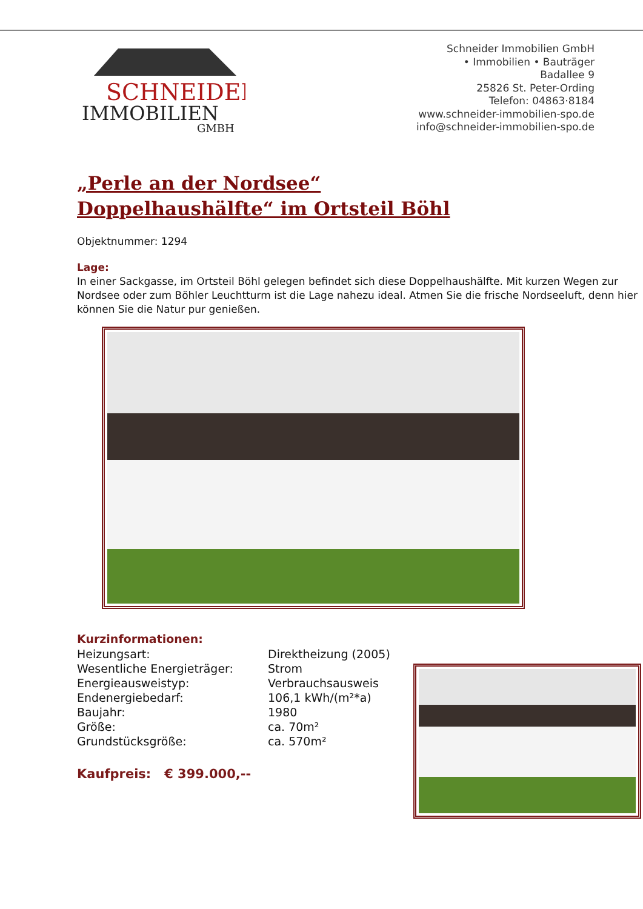SCHNEIDER
IMMOBILIEN
GMBH
Schneider Immobilien GmbH
• Immobilien • Bauträger
Badallee 9
25826 St. Peter-Ording
Telefon: 04863·8184
www.schneider-immobilien-spo.de
info@schneider-immobilien-spo.de
„Perle an der Nordsee“
Doppelhaushälfte“ im Ortsteil Böhl
Objektnummer: 1294
Lage:
In einer Sackgasse, im Ortsteil Böhl gelegen befindet sich diese Doppelhaushälfte. Mit kurzen Wegen zur Nordsee oder zum Böhler Leuchtturm ist die Lage nahezu ideal. Atmen Sie die frische Nordseeluft, denn hier können Sie die Natur pur genießen.
Kurzinformationen:
Heizungsart:
Direktheizung (2005)
Wesentliche Energieträger:
Strom
Energieausweistyp:
Verbrauchsausweis
Endenergiebedarf:
106,1 kWh/(m²*a)
Baujahr:
1980
Größe:
ca. 70m²
Grundstücksgröße:
ca. 570m²
Kaufpreis: € 399.000,--